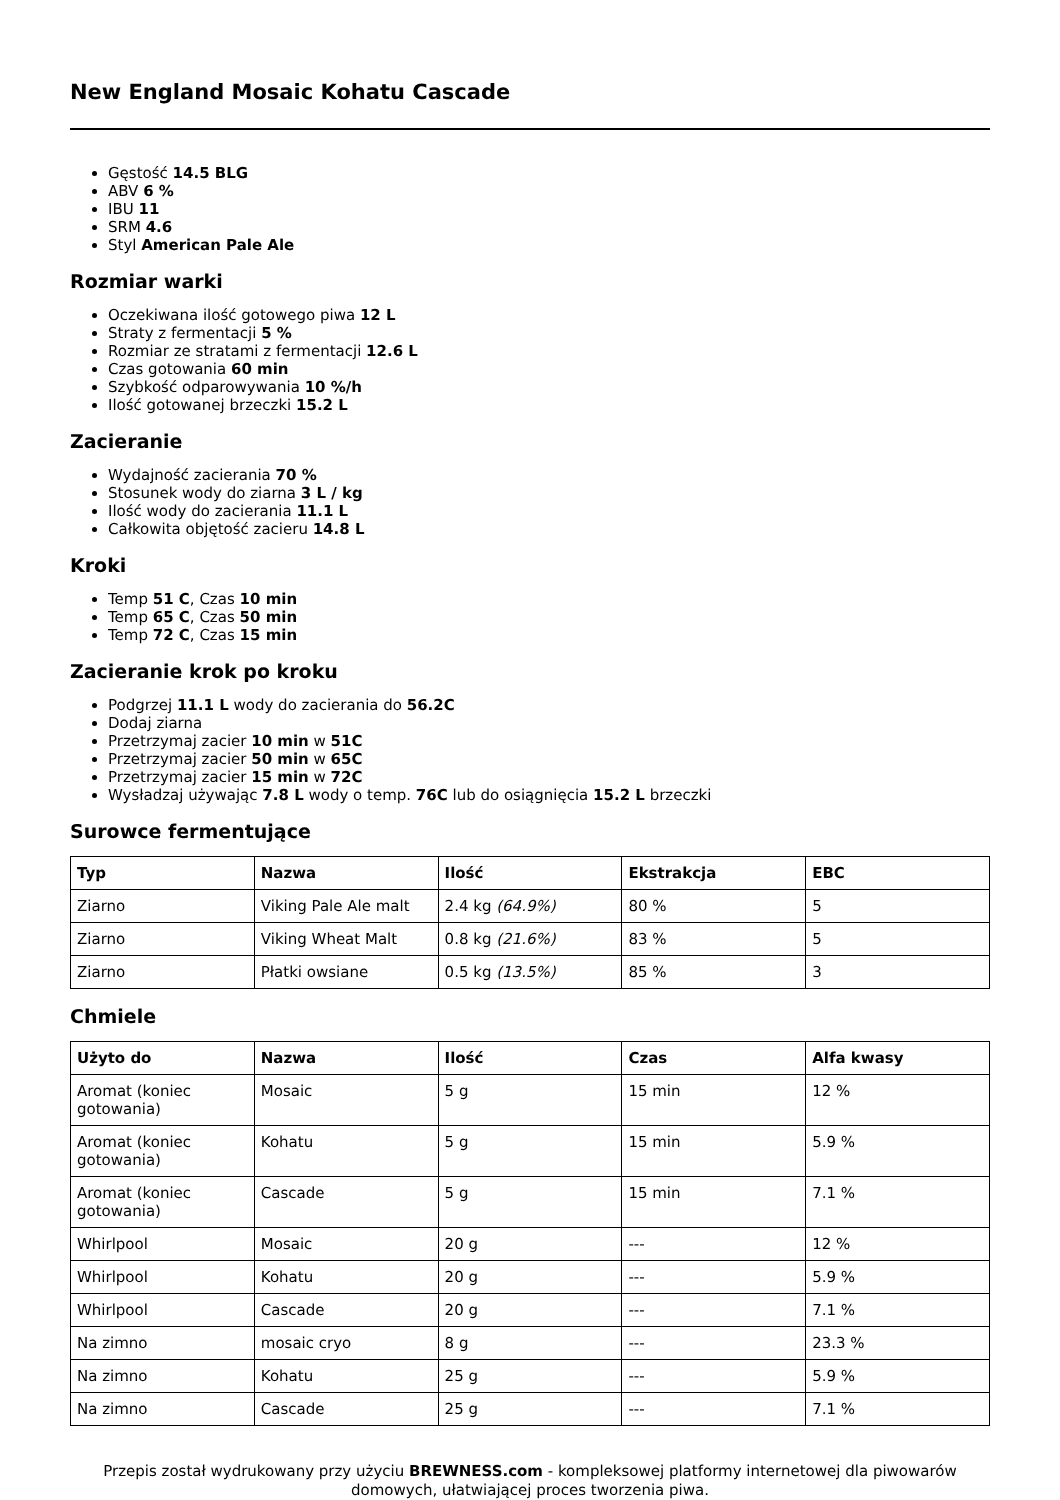New England Mosaic Kohatu Cascade
Gęstość 14.5 BLG
ABV 6 %
IBU 11
SRM 4.6
Styl American Pale Ale
Rozmiar warki
Oczekiwana ilość gotowego piwa 12 L
Straty z fermentacji 5 %
Rozmiar ze stratami z fermentacji 12.6 L
Czas gotowania 60 min
Szybkość odparowywania 10 %/h
Ilość gotowanej brzeczki 15.2 L
Zacieranie
Wydajność zacierania 70 %
Stosunek wody do ziarna 3 L / kg
Ilość wody do zacierania 11.1 L
Całkowita objętość zacieru 14.8 L
Kroki
Temp 51 C, Czas 10 min
Temp 65 C, Czas 50 min
Temp 72 C, Czas 15 min
Zacieranie krok po kroku
Podgrzej 11.1 L wody do zacierania do 56.2C
Dodaj ziarna
Przetrzymaj zacier 10 min w 51C
Przetrzymaj zacier 50 min w 65C
Przetrzymaj zacier 15 min w 72C
Wysładzaj używając 7.8 L wody o temp. 76C lub do osiągnięcia 15.2 L brzeczki
Surowce fermentujące
| Typ | Nazwa | Ilość | Ekstrakcja | EBC |
| --- | --- | --- | --- | --- |
| Ziarno | Viking Pale Ale malt | 2.4 kg (64.9%) | 80 % | 5 |
| Ziarno | Viking Wheat Malt | 0.8 kg (21.6%) | 83 % | 5 |
| Ziarno | Płatki owsiane | 0.5 kg (13.5%) | 85 % | 3 |
Chmiele
| Użyto do | Nazwa | Ilość | Czas | Alfa kwasy |
| --- | --- | --- | --- | --- |
| Aromat (koniec gotowania) | Mosaic | 5 g | 15 min | 12 % |
| Aromat (koniec gotowania) | Kohatu | 5 g | 15 min | 5.9 % |
| Aromat (koniec gotowania) | Cascade | 5 g | 15 min | 7.1 % |
| Whirlpool | Mosaic | 20 g | --- | 12 % |
| Whirlpool | Kohatu | 20 g | --- | 5.9 % |
| Whirlpool | Cascade | 20 g | --- | 7.1 % |
| Na zimno | mosaic cryo | 8 g | --- | 23.3 % |
| Na zimno | Kohatu | 25 g | --- | 5.9 % |
| Na zimno | Cascade | 25 g | --- | 7.1 % |
Przepis został wydrukowany przy użyciu BREWNESS.com - kompleksowej platformy internetowej dla piwowarów domowych, ułatwiającej proces tworzenia piwa.